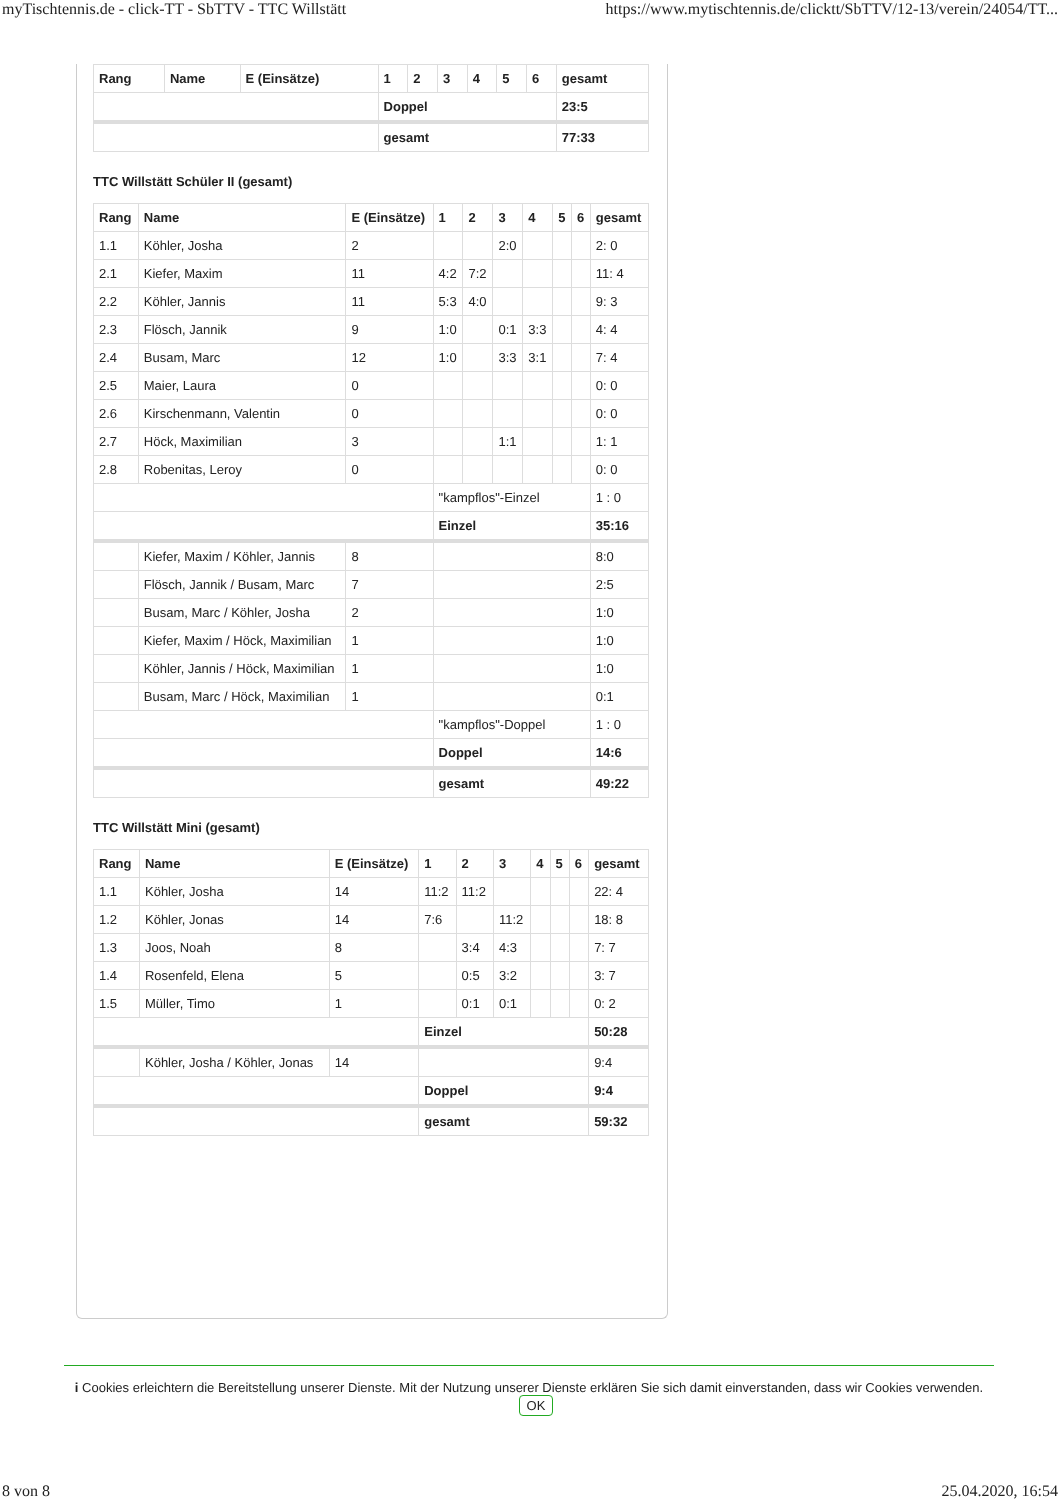myTischtennis.de - click-TT - SbTTV - TTC Willstätt https://www.mytischtennis.de/clicktt/SbTTV/12-13/verein/24054/TT...
| Rang | Name | E (Einsätze) | 1 | 2 | 3 | 4 | 5 | 6 | gesamt |
| --- | --- | --- | --- | --- | --- | --- | --- | --- | --- |
| | | | Doppel | | | | | | 23:5 |
| | | | gesamt | | | | | | 77:33 |
TTC Willstätt Schüler II (gesamt)
| Rang | Name | E (Einsätze) | 1 | 2 | 3 | 4 | 5 | 6 | gesamt |
| --- | --- | --- | --- | --- | --- | --- | --- | --- | --- |
| 1.1 | Köhler, Josha | 2 | | | 2:0 | | | | 2: 0 |
| 2.1 | Kiefer, Maxim | 11 | 4:2 | 7:2 | | | | | 11: 4 |
| 2.2 | Köhler, Jannis | 11 | 5:3 | 4:0 | | | | | 9: 3 |
| 2.3 | Flösch, Jannik | 9 | 1:0 | | 0:1 | 3:3 | | | 4: 4 |
| 2.4 | Busam, Marc | 12 | 1:0 | | 3:3 | 3:1 | | | 7: 4 |
| 2.5 | Maier, Laura | 0 | | | | | | | 0: 0 |
| 2.6 | Kirschenmann, Valentin | 0 | | | | | | | 0: 0 |
| 2.7 | Höck, Maximilian | 3 | | | 1:1 | | | | 1: 1 |
| 2.8 | Robenitas, Leroy | 0 | | | | | | | 0: 0 |
| | | | "kampflos"-Einzel | | | | | | 1 : 0 |
| | | | Einzel | | | | | | 35:16 |
| | Kiefer, Maxim / Köhler, Jannis | 8 | | | | | | | 8:0 |
| | Flösch, Jannik / Busam, Marc | 7 | | | | | | | 2:5 |
| | Busam, Marc / Köhler, Josha | 2 | | | | | | | 1:0 |
| | Kiefer, Maxim / Höck, Maximilian | 1 | | | | | | | 1:0 |
| | Köhler, Jannis / Höck, Maximilian | 1 | | | | | | | 1:0 |
| | Busam, Marc / Höck, Maximilian | 1 | | | | | | | 0:1 |
| | | | "kampflos"-Doppel | | | | | | 1 : 0 |
| | | | Doppel | | | | | | 14:6 |
| | | | gesamt | | | | | | 49:22 |
TTC Willstätt Mini (gesamt)
| Rang | Name | E (Einsätze) | 1 | 2 | 3 | 4 | 5 | 6 | gesamt |
| --- | --- | --- | --- | --- | --- | --- | --- | --- | --- |
| 1.1 | Köhler, Josha | 14 | 11:2 | 11:2 | | | | | 22: 4 |
| 1.2 | Köhler, Jonas | 14 | 7:6 | | 11:2 | | | | 18: 8 |
| 1.3 | Joos, Noah | 8 | | 3:4 | 4:3 | | | | 7: 7 |
| 1.4 | Rosenfeld, Elena | 5 | | 0:5 | 3:2 | | | | 3: 7 |
| 1.5 | Müller, Timo | 1 | | 0:1 | 0:1 | | | | 0: 2 |
| | | | Einzel | | | | | | 50:28 |
| | Köhler, Josha / Köhler, Jonas | 14 | | | | | | | 9:4 |
| | | | Doppel | | | | | | 9:4 |
| | | | gesamt | | | | | | 59:32 |
i Cookies erleichtern die Bereitstellung unserer Dienste. Mit der Nutzung unserer Dienste erklären Sie sich damit einverstanden, dass wir Cookies verwenden. OK
8 von 8 25.04.2020, 16:54